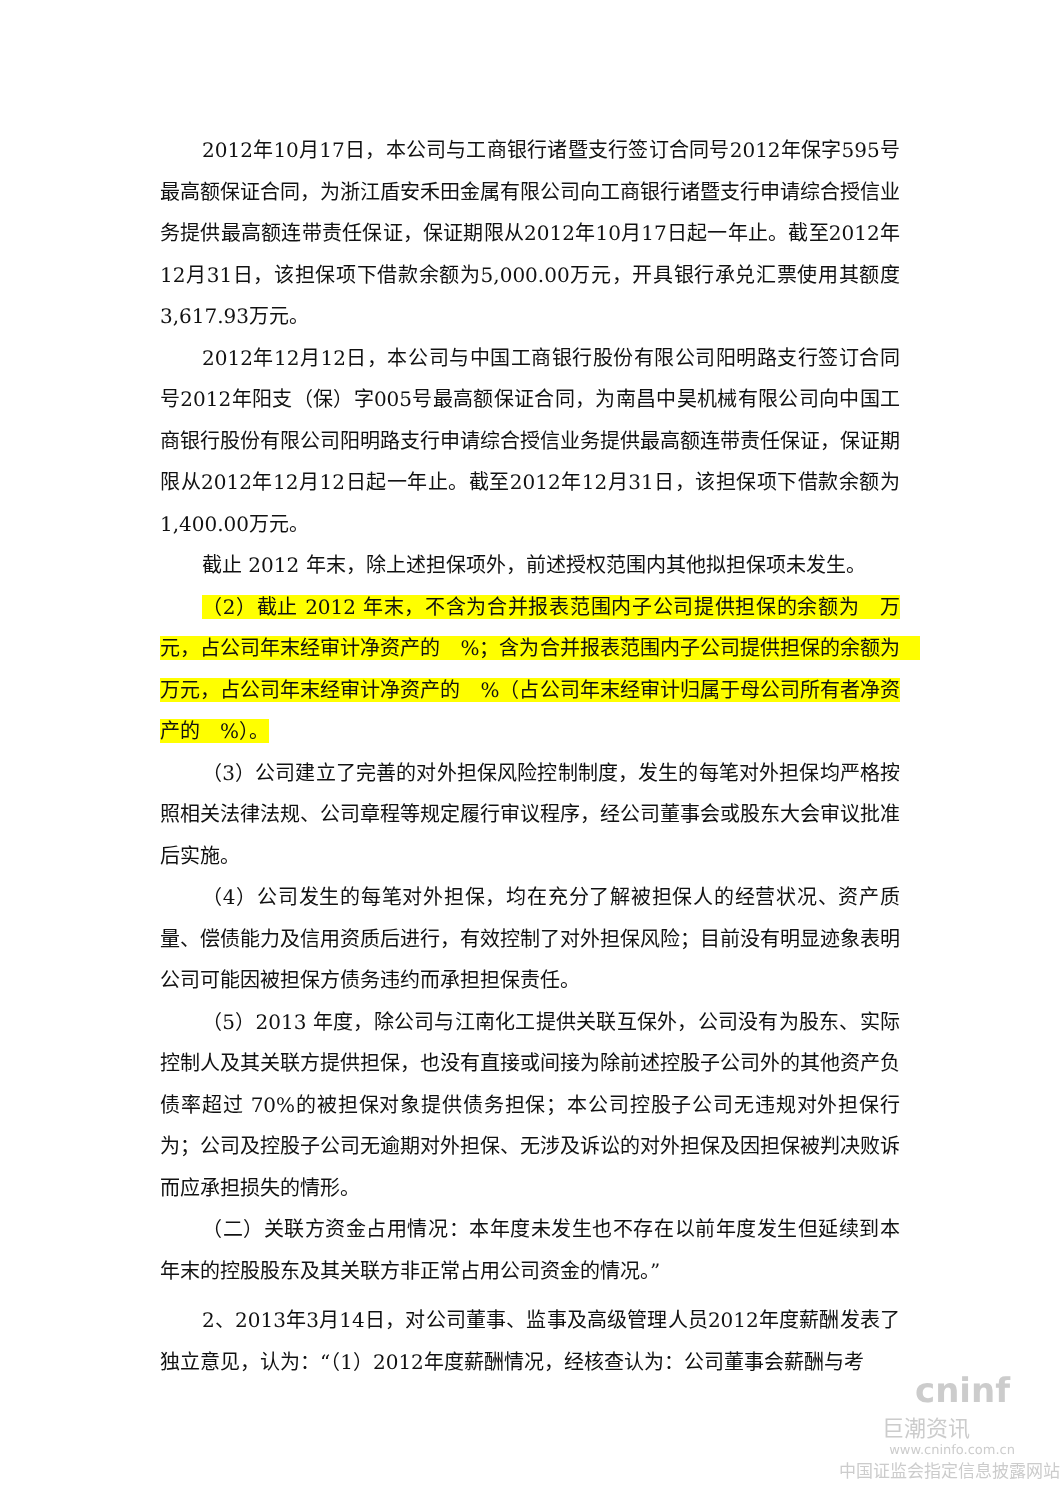2012年10月17日，本公司与工商银行诸暨支行签订合同号2012年保字595号最高额保证合同，为浙江盾安禾田金属有限公司向工商银行诸暨支行申请综合授信业务提供最高额连带责任保证，保证期限从2012年10月17日起一年止。截至2012年12月31日，该担保项下借款余额为5,000.00万元，开具银行承兑汇票使用其额度3,617.93万元。
2012年12月12日，本公司与中国工商银行股份有限公司阳明路支行签订合同号2012年阳支（保）字005号最高额保证合同，为南昌中昊机械有限公司向中国工商银行股份有限公司阳明路支行申请综合授信业务提供最高额连带责任保证，保证期限从2012年12月12日起一年止。截至2012年12月31日，该担保项下借款余额为1,400.00万元。
截止 2012 年末，除上述担保项外，前述授权范围内其他拟担保项未发生。
（2）截止 2012 年末，不含为合并报表范围内子公司提供担保的余额为　万元，占公司年末经审计净资产的　%；含为合并报表范围内子公司提供担保的余额为　万元，占公司年末经审计净资产的　%（占公司年末经审计归属于母公司所有者净资产的　%）。
（3）公司建立了完善的对外担保风险控制制度，发生的每笔对外担保均严格按照相关法律法规、公司章程等规定履行审议程序，经公司董事会或股东大会审议批准后实施。
（4）公司发生的每笔对外担保，均在充分了解被担保人的经营状况、资产质量、偿债能力及信用资质后进行，有效控制了对外担保风险；目前没有明显迹象表明公司可能因被担保方债务违约而承担担保责任。
（5）2013 年度，除公司与江南化工提供关联互保外，公司没有为股东、实际控制人及其关联方提供担保，也没有直接或间接为除前述控股子公司外的其他资产负债率超过 70%的被担保对象提供债务担保；本公司控股子公司无违规对外担保行为；公司及控股子公司无逾期对外担保、无涉及诉讼的对外担保及因担保被判决败诉而应承担损失的情形。
（二）关联方资金占用情况：本年度未发生也不存在以前年度发生但延续到本年末的控股股东及其关联方非正常占用公司资金的情况。”
2、2013年3月14日，对公司董事、监事及高级管理人员2012年度薪酬发表了独立意见，认为：“（1）2012年度薪酬情况，经核查认为：公司董事会薪酬与考
cninf
巨潮资讯
www.cninfo.com.cn
中国证监会指定信息披露网站